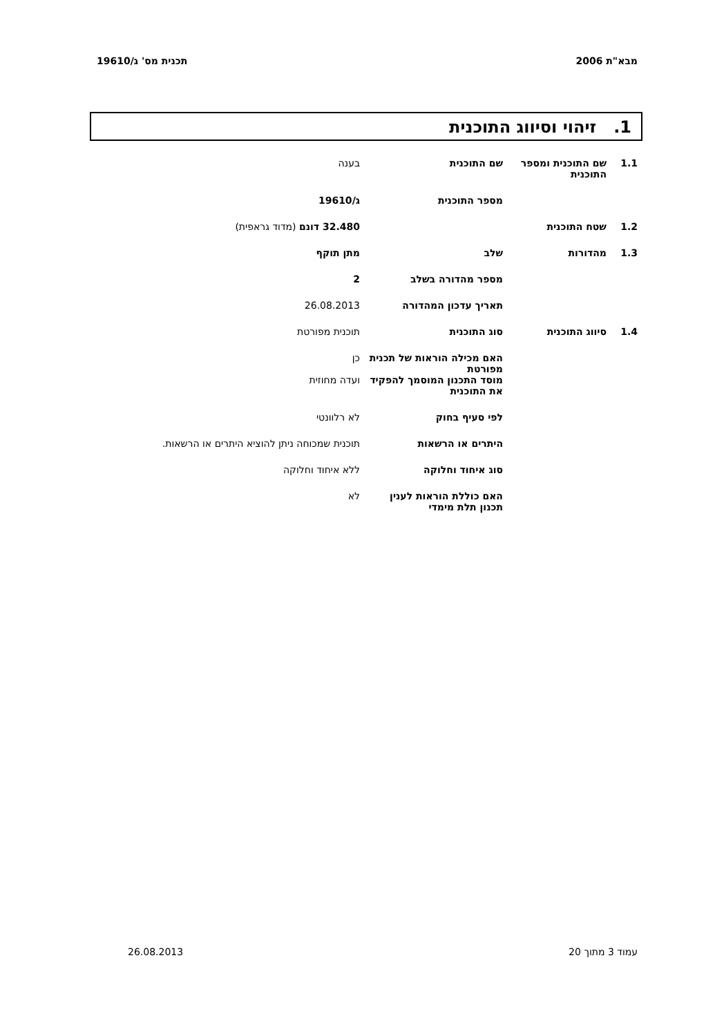מבא"ת 2006 תכנית מס' ג/19610
1. זיהוי וסיווג התוכנית
| 1.1 | שם התוכנית ומספר התוכנית | שם התוכנית | בענה |
| | | מספר התוכנית | ג/19610 |
| 1.2 | שטח התוכנית | | 32.480 דונם (מדוד גראפית) |
| 1.3 | מהדורות | שלב | מתן תוקף |
| | | מספר מהדורה בשלב | 2 |
| | | תאריך עדכון המהדורה | 26.08.2013 |
| 1.4 | סיווג התוכנית | סוג התוכנית | תוכנית מפורטת |
| | | האם מכילה הוראות של תכנית מפורטת | כן |
| | | מוסד התכנון המוסמך להפקיד את התוכנית | ועדה מחוזית |
| | | לפי סעיף בחוק | לא רלוונטי |
| | | היתרים או הרשאות | תוכנית שמכוחה ניתן להוציא היתרים או הרשאות. |
| | | סוג איחוד וחלוקה | ללא איחוד וחלוקה |
| | | האם כוללת הוראות לענין תכנון תלת מימדי | לא |
עמוד 3 מתוך 20 26.08.2013